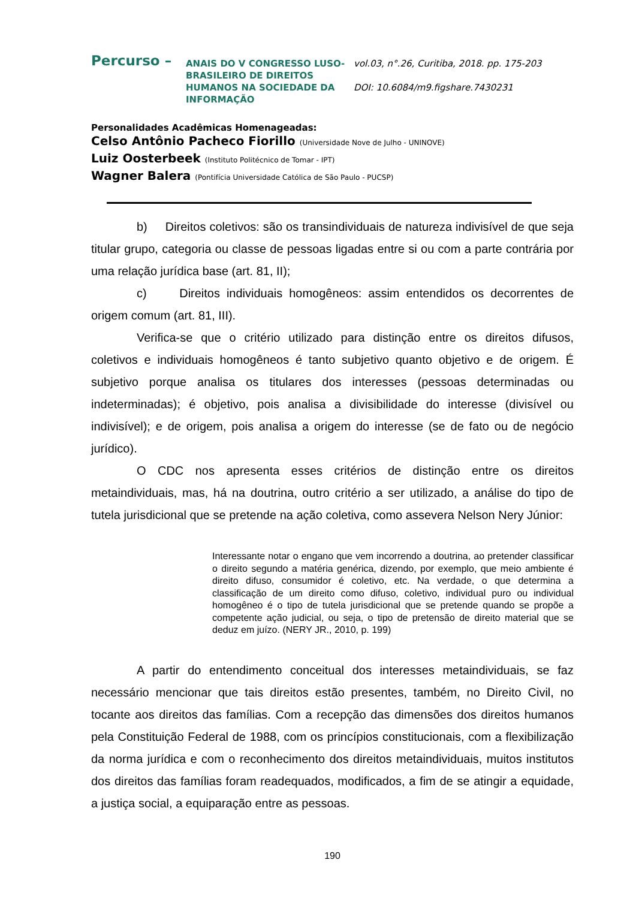Percurso –
ANAIS DO V CONGRESSO LUSO-BRASILEIRO DE DIREITOS HUMANOS NA SOCIEDADE DA INFORMAÇÃO
vol.03, n°.26, Curitiba, 2018. pp. 175-203
DOI: 10.6084/m9.figshare.7430231
Personalidades Acadêmicas Homenageadas:
Celso Antônio Pacheco Fiorillo (Universidade Nove de Julho - UNINOVE)
Luiz Oosterbeek (Instituto Politécnico de Tomar - IPT)
Wagner Balera (Pontifícia Universidade Católica de São Paulo - PUCSP)
b) Direitos coletivos: são os transindividuais de natureza indivisível de que seja titular grupo, categoria ou classe de pessoas ligadas entre si ou com a parte contrária por uma relação jurídica base (art. 81, II);
c) Direitos individuais homogêneos: assim entendidos os decorrentes de origem comum (art. 81, III).
Verifica-se que o critério utilizado para distinção entre os direitos difusos, coletivos e individuais homogêneos é tanto subjetivo quanto objetivo e de origem. É subjetivo porque analisa os titulares dos interesses (pessoas determinadas ou indeterminadas); é objetivo, pois analisa a divisibilidade do interesse (divisível ou indivisível); e de origem, pois analisa a origem do interesse (se de fato ou de negócio jurídico).
O CDC nos apresenta esses critérios de distinção entre os direitos metaindividuais, mas, há na doutrina, outro critério a ser utilizado, a análise do tipo de tutela jurisdicional que se pretende na ação coletiva, como assevera Nelson Nery Júnior:
Interessante notar o engano que vem incorrendo a doutrina, ao pretender classificar o direito segundo a matéria genérica, dizendo, por exemplo, que meio ambiente é direito difuso, consumidor é coletivo, etc. Na verdade, o que determina a classificação de um direito como difuso, coletivo, individual puro ou individual homogêneo é o tipo de tutela jurisdicional que se pretende quando se propõe a competente ação judicial, ou seja, o tipo de pretensão de direito material que se deduz em juízo. (NERY JR., 2010, p. 199)
A partir do entendimento conceitual dos interesses metaindividuais, se faz necessário mencionar que tais direitos estão presentes, também, no Direito Civil, no tocante aos direitos das famílias. Com a recepção das dimensões dos direitos humanos pela Constituição Federal de 1988, com os princípios constitucionais, com a flexibilização da norma jurídica e com o reconhecimento dos direitos metaindividuais, muitos institutos dos direitos das famílias foram readequados, modificados, a fim de se atingir a equidade, a justiça social, a equiparação entre as pessoas.
190